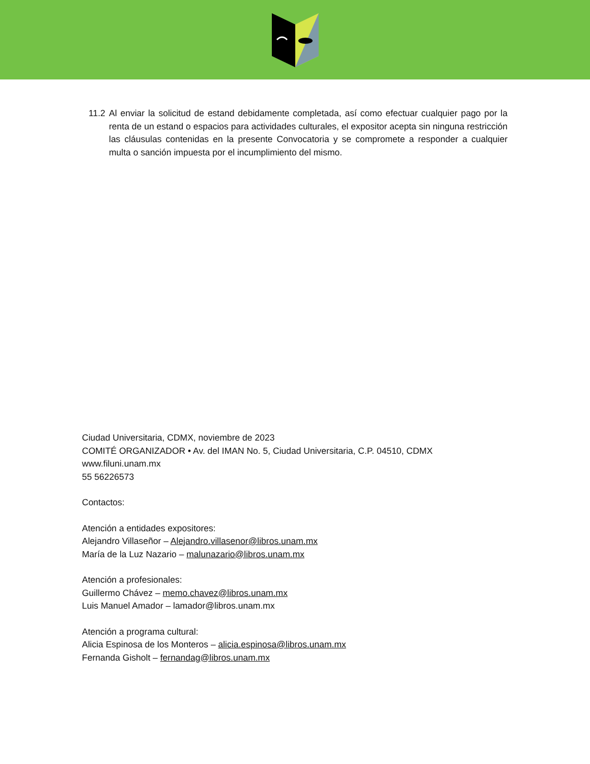11.2 Al enviar la solicitud de estand debidamente completada, así como efectuar cualquier pago por la renta de un estand o espacios para actividades culturales, el expositor acepta sin ninguna restricción las cláusulas contenidas en la presente Convocatoria y se compromete a responder a cualquier multa o sanción impuesta por el incumplimiento del mismo.
Ciudad Universitaria, CDMX, noviembre de 2023
COMITÉ ORGANIZADOR • Av. del IMAN No. 5, Ciudad Universitaria, C.P. 04510, CDMX
www.filuni.unam.mx
55 56226573
Contactos:
Atención a entidades expositores:
Alejandro Villaseñor – Alejandro.villasenor@libros.unam.mx
María de la Luz Nazario – malunazario@libros.unam.mx
Atención a profesionales:
Guillermo Chávez – memo.chavez@libros.unam.mx
Luis Manuel Amador – lamador@libros.unam.mx
Atención a programa cultural:
Alicia Espinosa de los Monteros – alicia.espinosa@libros.unam.mx
Fernanda Gisholt – fernandag@libros.unam.mx